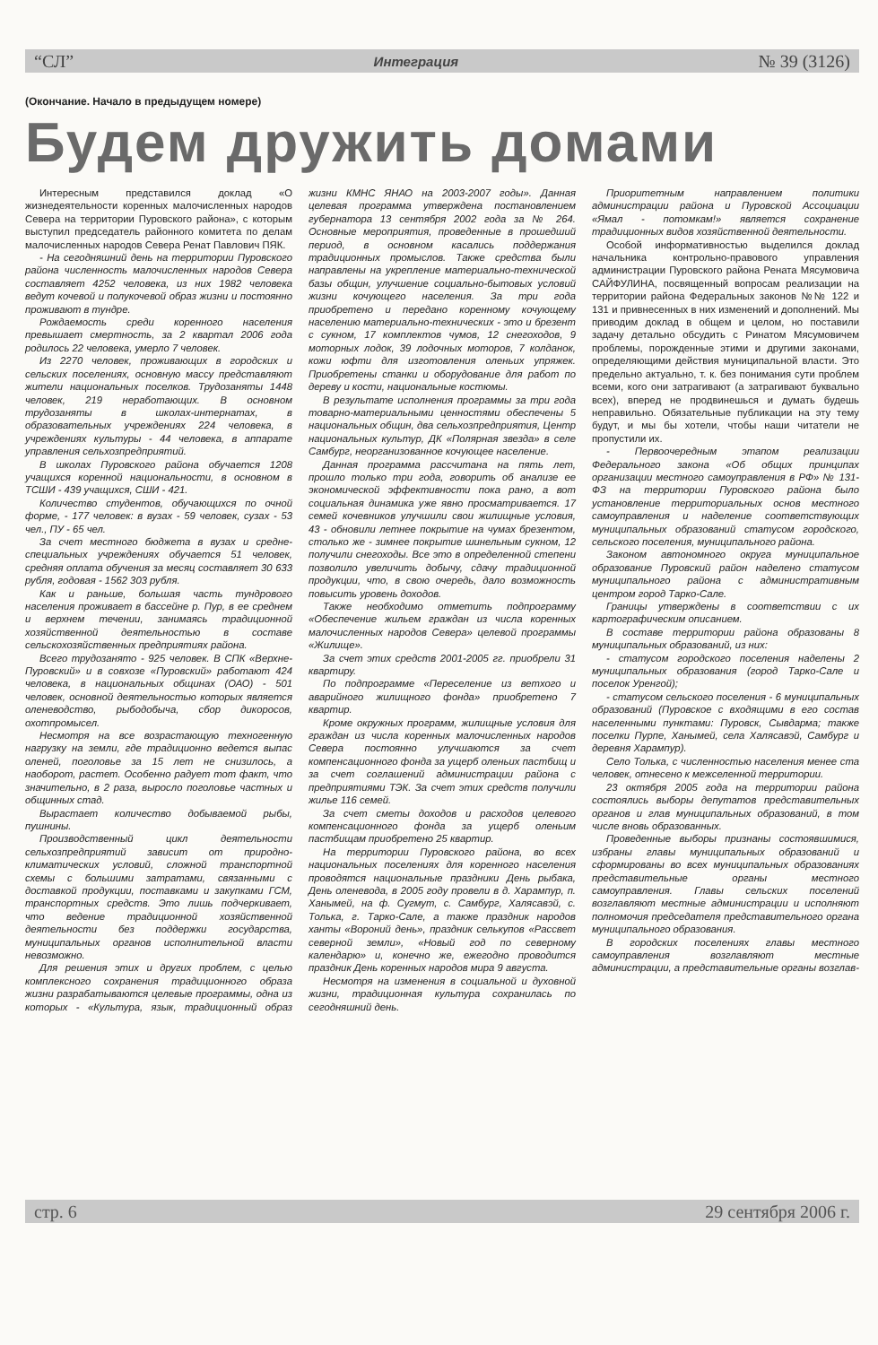“СЛ” Интеграция № 39 (3126)
(Окончание. Начало в предыдущем номере)
Будем дружить домами
Интересным представился доклад «О жизнедеятельности коренных малочисленных народов Севера на территории Пуровского района», с которым выступил председатель районного комитета по делам малочисленных народов Севера Ренат Павлович ПЯК.
- На сегодняшний день на территории Пуровского района численность малочисленных народов Севера составляет 4252 человека, из них 1982 человека ведут кочевой и полукочевой образ жизни и постоянно проживают в тундре.
Рождаемость среди коренного населения превышает смертность, за 2 квартал 2006 года родилось 22 человека, умерло 7 человек.
Из 2270 человек, проживающих в городских и сельских поселениях, основную массу представляют жители национальных поселков. Трудозаняты 1448 человек, 219 неработающих. В основном трудозаняты в школах-интернатах, в образовательных учреждениях 224 человека, в учреждениях культуры - 44 человека, в аппарате управления сельхозпредприятий.
В школах Пуровского района обучается 1208 учащихся коренной национальности, в основном в ТСШИ - 439 учащихся, СШИ - 421.
Количество студентов, обучающихся по очной форме, - 177 человек: в вузах - 59 человек, сузах - 53 чел., ПУ - 65 чел.
За счет местного бюджета в вузах и средне-специальных учреждениях обучается 51 человек, средняя оплата обучения за месяц составляет 30 633 рубля, годовая - 1562 303 рубля.
Как и раньше, большая часть тундрового населения проживает в бассейне р. Пур, в ее среднем и верхнем течении, занимаясь традиционной хозяйственной деятельностью в составе сельскохозяйственных предприятиях района.
Всего трудозанято - 925 человек. В СПК «Верхне-Пуровский» и в совхозе «Пуровский» работают 424 человека, в национальных общинах (ОАО) - 501 человек, основной деятельностью которых является оленеводство, рыбодобыча, сбор дикоросов, охотпромысел.
Несмотря на все возрастающую техногенную нагрузку на земли, где традиционно ведется выпас оленей, поголовье за 15 лет не снизилось, а наоборот, растет. Особенно радует тот факт, что значительно, в 2 раза, выросло поголовье частных и общинных стад.
Вырастает количество добываемой рыбы, пушнины.
Производственный цикл деятельности сельхозпредприятий зависит от природно-климатических условий, сложной транспортной схемы с большими затратами, связанными с доставкой продукции, поставками и закупками ГСМ, транспортных средств. Это лишь подчеркивает, что ведение традиционной хозяйственной деятельности без поддержки государства, муниципальных органов исполнительной власти невозможно.
Для решения этих и других проблем, с целью комплексного сохранения традиционного образа жизни разрабатываются целевые программы, одна из которых - «Культура, язык, традиционный образ жизни КМНС ЯНАО на 2003-2007 годы». Данная целевая программа утверждена постановлением губернатора 13 сентября 2002 года за № 264. Основные мероприятия, проведенные в прошедший период, в основном касались поддержания традиционных промыслов. Также средства были направлены на укрепление материально-технической базы общин, улучшение социально-бытовых условий жизни кочующего населения. За три года приобретено и передано коренному кочующему населению материально-технических - это и брезент с сукном, 17 комплектов чумов, 12 снегоходов, 9 моторных лодок, 39 лодочных моторов, 7 колданок, кожи юфти для изготовления оленьих упряжек. Приобретены станки и оборудование для работ по дереву и кости, национальные костюмы.
В результате исполнения программы за три года товарно-материальными ценностями обеспечены 5 национальных общин, два сельхозпредприятия, Центр национальных культур, ДК «Полярная звезда» в селе Самбург, неорганизованное кочующее население.
Данная программа рассчитана на пять лет, прошло только три года, говорить об анализе ее экономической эффективности пока рано, а вот социальная динамика уже явно просматривается. 17 семей кочевников улучшили свои жилищные условия, 43 - обновили летнее покрытие на чумах брезентом, столько же - зимнее покрытие шинельным сукном, 12 получили снегоходы. Все это в определенной степени позволило увеличить добычу, сдачу традиционной продукции, что, в свою очередь, дало возможность повысить уровень доходов.
Также необходимо отметить подпрограмму «Обеспечение жильем граждан из числа коренных малочисленных народов Севера» целевой программы «Жилище».
За счет этих средств 2001-2005 гг. приобрели 31 квартиру.
По подпрограмме «Переселение из ветхого и аварийного жилищного фонда» приобретено 7 квартир.
Кроме окружных программ, жилищные условия для граждан из числа коренных малочисленных народов Севера постоянно улучшаются за счет компенсационного фонда за ущерб оленьих пастбищ и за счет соглашений администрации района с предприятиями ТЭК. За счет этих средств получили жилье 116 семей.
За счет сметы доходов и расходов целевого компенсационного фонда за ущерб оленьим пастбищам приобретено 25 квартир.
На территории Пуровского района, во всех национальных поселениях для коренного населения проводятся национальные праздники День рыбака, День оленевода, в 2005 году провели в д. Харампур, п. Ханымей, на ф. Сугмут, с. Самбург, Халясавэй, с. Толька, г. Тарко-Сале, а также праздник народов ханты «Вороний день», праздник селькупов «Рассвет северной земли», «Новый год по северному календарю» и, конечно же, ежегодно проводится праздник День коренных народов мира 9 августа.
Несмотря на изменения в социальной и духовной жизни, традиционная культура сохранилась по сегодняшний день.
Приоритетным направлением политики администрации района и Пуровской Ассоциации «Ямал - потомкам!» является сохранение традиционных видов хозяйственной деятельности.
Особой информативностью выделился доклад начальника контрольно-правового управления администрации Пуровского района Рената Мясумовича САЙФУЛИНА, посвященный вопросам реализации на территории района Федеральных законов №№ 122 и 131 и привнесенных в них изменений и дополнений. Мы приводим доклад в общем и целом, но поставили задачу детально обсудить с Ринатом Мясумовичем проблемы, порожденные этими и другими законами, определяющими действия муниципальной власти. Это предельно актуально, т. к. без понимания сути проблем всеми, кого они затрагивают (а затрагивают буквально всех), вперед не продвинешься и думать будешь неправильно. Обязательные публикации на эту тему будут, и мы бы хотели, чтобы наши читатели не пропустили их.
- Первоочередным этапом реализации Федерального закона «Об общих принципах организации местного самоуправления в РФ» № 131-ФЗ на территории Пуровского района было установление территориальных основ местного самоуправления и наделение соответствующих муниципальных образований статусом городского, сельского поселения, муниципального района.
Законом автономного округа муниципальное образование Пуровский район наделено статусом муниципального района с административным центром город Тарко-Сале.
Границы утверждены в соответствии с их картографическим описанием.
В составе территории района образованы 8 муниципальных образований, из них:
- статусом городского поселения наделены 2 муниципальных образования (город Тарко-Сале и поселок Уренгой);
- статусом сельского поселения - 6 муниципальных образований (Пуровское с входящими в его состав населенными пунктами: Пуровск, Сывдарма; также поселки Пурпе, Ханымей, села Халясавэй, Самбург и деревня Харампур).
Село Толька, с численностью населения менее ста человек, отнесено к межселенной территории.
23 октября 2005 года на территории района состоялись выборы депутатов представительных органов и глав муниципальных образований, в том числе вновь образованных.
Проведенные выборы признаны состоявшимися, избраны главы муниципальных образований и сформированы во всех муниципальных образованиях представительные органы местного самоуправления. Главы сельских поселений возглавляют местные администрации и исполняют полномочия председателя представительного органа муниципального образования.
В городских поселениях главы местного самоуправления возглавляют местные администрации, а представительные органы возглав-
стр. 6 29 сентября 2006 г.